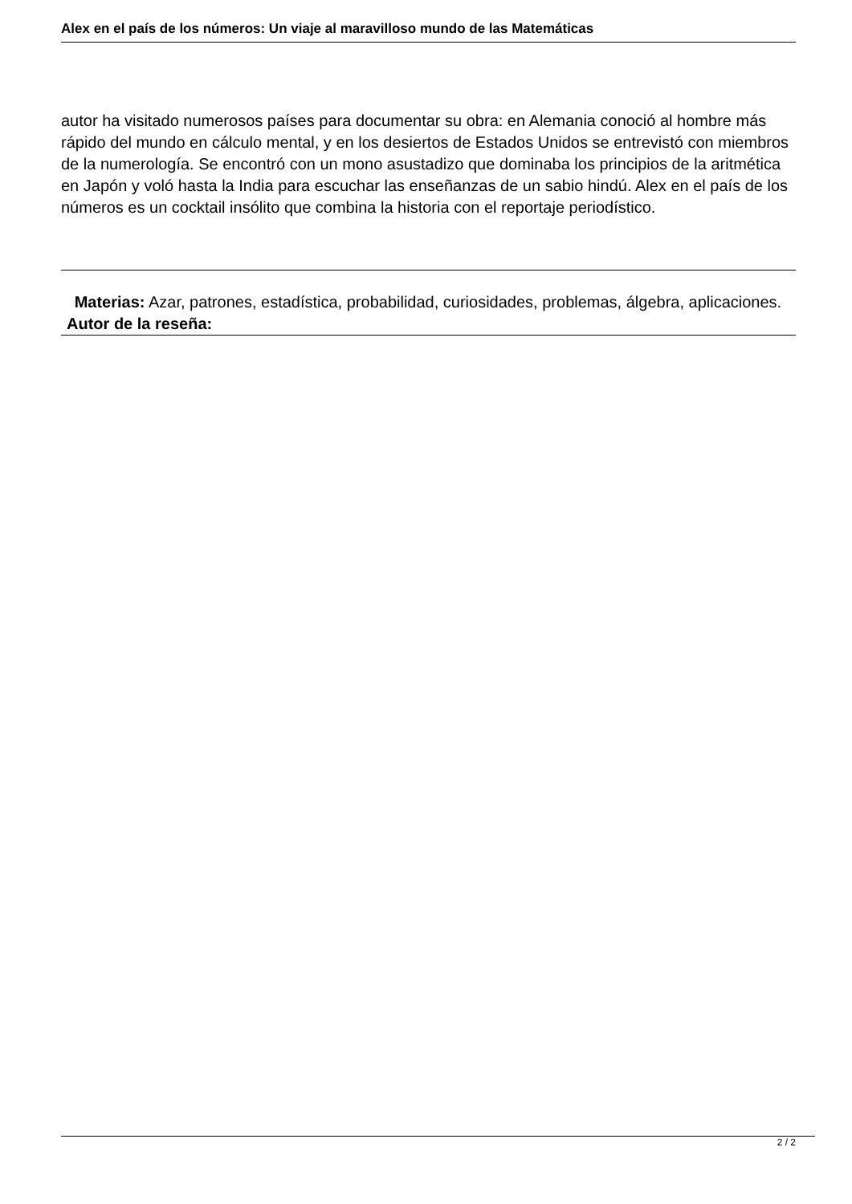Alex en el país de los números: Un viaje al maravilloso mundo de las Matemáticas
autor ha visitado numerosos países para documentar su obra: en Alemania conoció al hombre más rápido del mundo en cálculo mental, y en los desiertos de Estados Unidos se entrevistó con miembros de la numerología. Se encontró con un mono asustadizo que dominaba los principios de la aritmética en Japón y voló hasta la India para escuchar las enseñanzas de un sabio hindú. Alex en el país de los números es un cocktail insólito que combina la historia con el reportaje periodístico.
Materias: Azar, patrones, estadística, probabilidad, curiosidades, problemas, álgebra, aplicaciones.
Autor de la reseña:
2 / 2